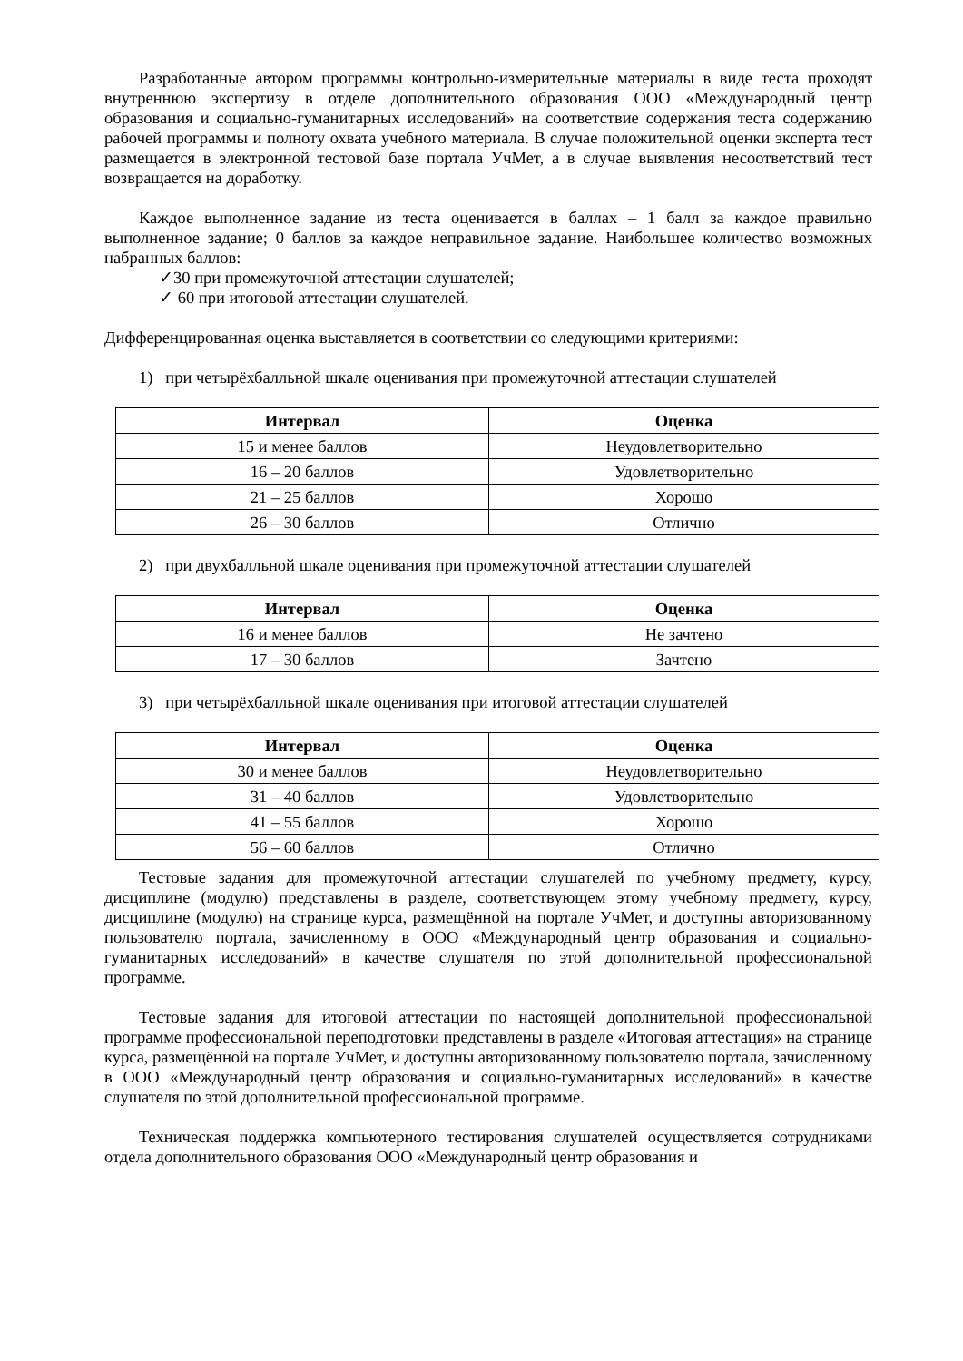Разработанные автором программы контрольно-измерительные материалы в виде теста проходят внутреннюю экспертизу в отделе дополнительного образования ООО «Международный центр образования и социально-гуманитарных исследований» на соответствие содержания теста содержанию рабочей программы и полноту охвата учебного материала. В случае положительной оценки эксперта тест размещается в электронной тестовой базе портала УчМет, а в случае выявления несоответствий тест возвращается на доработку.
Каждое выполненное задание из теста оценивается в баллах – 1 балл за каждое правильно выполненное задание; 0 баллов за каждое неправильное задание. Наибольшее количество возможных набранных баллов:
✓30 при промежуточной аттестации слушателей;
✓ 60 при итоговой аттестации слушателей.
Дифференцированная оценка выставляется в соответствии со следующими критериями:
1) при четырёхбалльной шкале оценивания при промежуточной аттестации слушателей
| Интервал | Оценка |
| --- | --- |
| 15 и менее баллов | Неудовлетворительно |
| 16 – 20 баллов | Удовлетворительно |
| 21 – 25 баллов | Хорошо |
| 26 – 30 баллов | Отлично |
2) при двухбалльной шкале оценивания при промежуточной аттестации слушателей
| Интервал | Оценка |
| --- | --- |
| 16 и менее баллов | Не зачтено |
| 17 – 30 баллов | Зачтено |
3) при четырёхбалльной шкале оценивания при итоговой аттестации слушателей
| Интервал | Оценка |
| --- | --- |
| 30 и менее баллов | Неудовлетворительно |
| 31 – 40 баллов | Удовлетворительно |
| 41 – 55 баллов | Хорошо |
| 56 – 60 баллов | Отлично |
Тестовые задания для промежуточной аттестации слушателей по учебному предмету, курсу, дисциплине (модулю) представлены в разделе, соответствующем этому учебному предмету, курсу, дисциплине (модулю) на странице курса, размещённой на портале УчМет, и доступны авторизованному пользователю портала, зачисленному в ООО «Международный центр образования и социально-гуманитарных исследований» в качестве слушателя по этой дополнительной профессиональной программе.
Тестовые задания для итоговой аттестации по настоящей дополнительной профессиональной программе профессиональной переподготовки представлены в разделе «Итоговая аттестация» на странице курса, размещённой на портале УчМет, и доступны авторизованному пользователю портала, зачисленному в ООО «Международный центр образования и социально-гуманитарных исследований» в качестве слушателя по этой дополнительной профессиональной программе.
Техническая поддержка компьютерного тестирования слушателей осуществляется сотрудниками отдела дополнительного образования ООО «Международный центр образования и